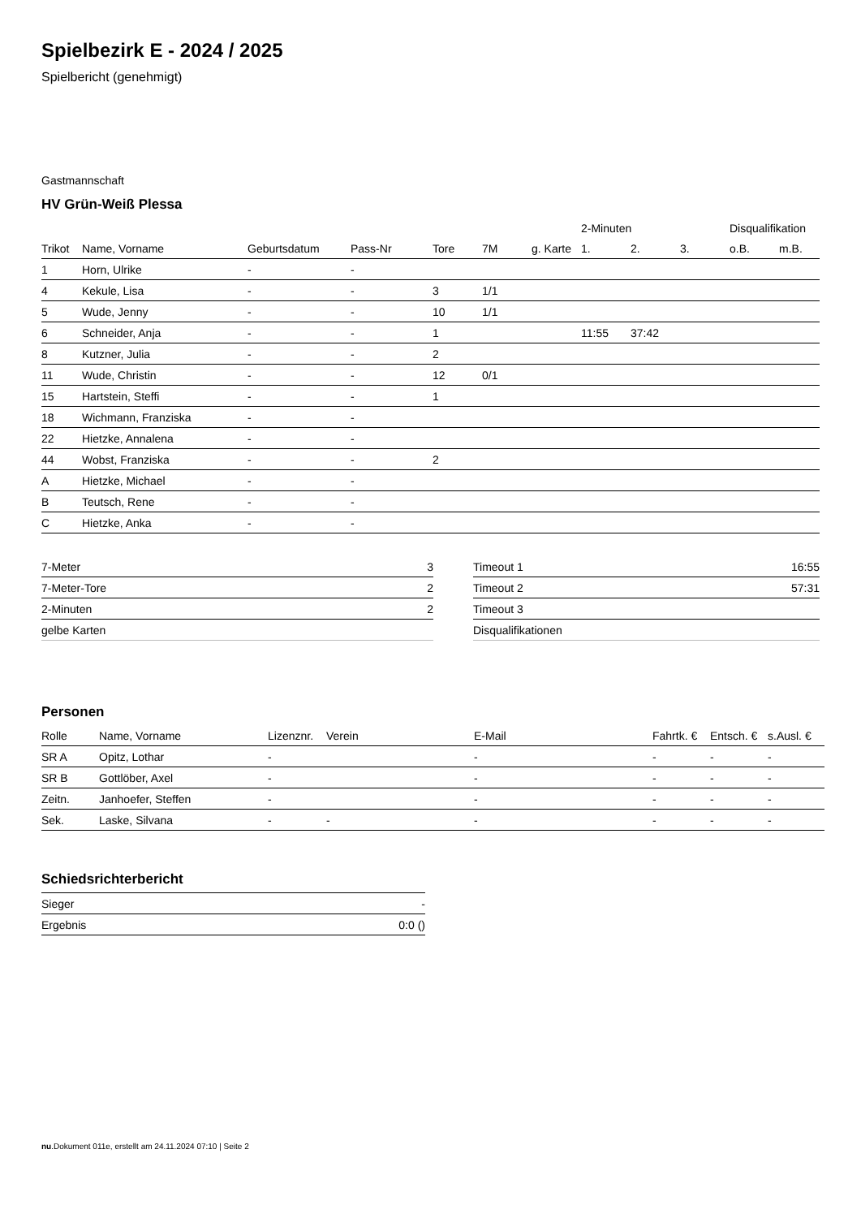Spielbezirk E - 2024 / 2025
Spielbericht (genehmigt)
Gastmannschaft
HV Grün-Weiß Plessa
| | | | | | | | 2-Minuten | | | Disqualifikation | |
| --- | --- | --- | --- | --- | --- | --- | --- | --- | --- | --- | --- |
| Trikot | Name, Vorname | Geburtsdatum | Pass-Nr | Tore | 7M | g. Karte | 1. | 2. | 3. | o.B. | m.B. |
| 1 | Horn, Ulrike | - | - | | | | | | | | |
| 4 | Kekule, Lisa | - | - | 3 | 1/1 | | | | | | |
| 5 | Wude, Jenny | - | - | 10 | 1/1 | | | | | | |
| 6 | Schneider, Anja | - | - | 1 | | | 11:55 | 37:42 | | | |
| 8 | Kutzner, Julia | - | - | 2 | | | | | | | |
| 11 | Wude, Christin | - | - | 12 | 0/1 | | | | | | |
| 15 | Hartstein, Steffi | - | - | 1 | | | | | | | |
| 18 | Wichmann, Franziska | - | - | | | | | | | | |
| 22 | Hietzke, Annalena | - | - | | | | | | | | |
| 44 | Wobst, Franziska | - | - | 2 | | | | | | | |
| A | Hietzke, Michael | - | - | | | | | | | | |
| B | Teutsch, Rene | - | - | | | | | | | | |
| C | Hietzke, Anka | - | - | | | | | | | | |
| 7-Meter | 3 |
| 7-Meter-Tore | 2 |
| 2-Minuten | 2 |
| gelbe Karten | |
| Timeout 1 | 16:55 |
| Timeout 2 | 57:31 |
| Timeout 3 | |
| Disqualifikationen | |
Personen
| Rolle | Name, Vorname | Lizenznr. | Verein | E-Mail | Fahrtk. € | Entsch. € | s.Ausl. € |
| --- | --- | --- | --- | --- | --- | --- | --- |
| SR A | Opitz, Lothar | - | | - | - | - | - |
| SR B | Gottlöber, Axel | - | | - | - | - | - |
| Zeitn. | Janhoefer, Steffen | - | | - | - | - | - |
| Sek. | Laske, Silvana | - | - | - | - | - | - |
Schiedsrichterbericht
| Sieger | - |
| Ergebnis | 0:0 () |
nu.Dokument 011e, erstellt am 24.11.2024 07:10 | Seite 2